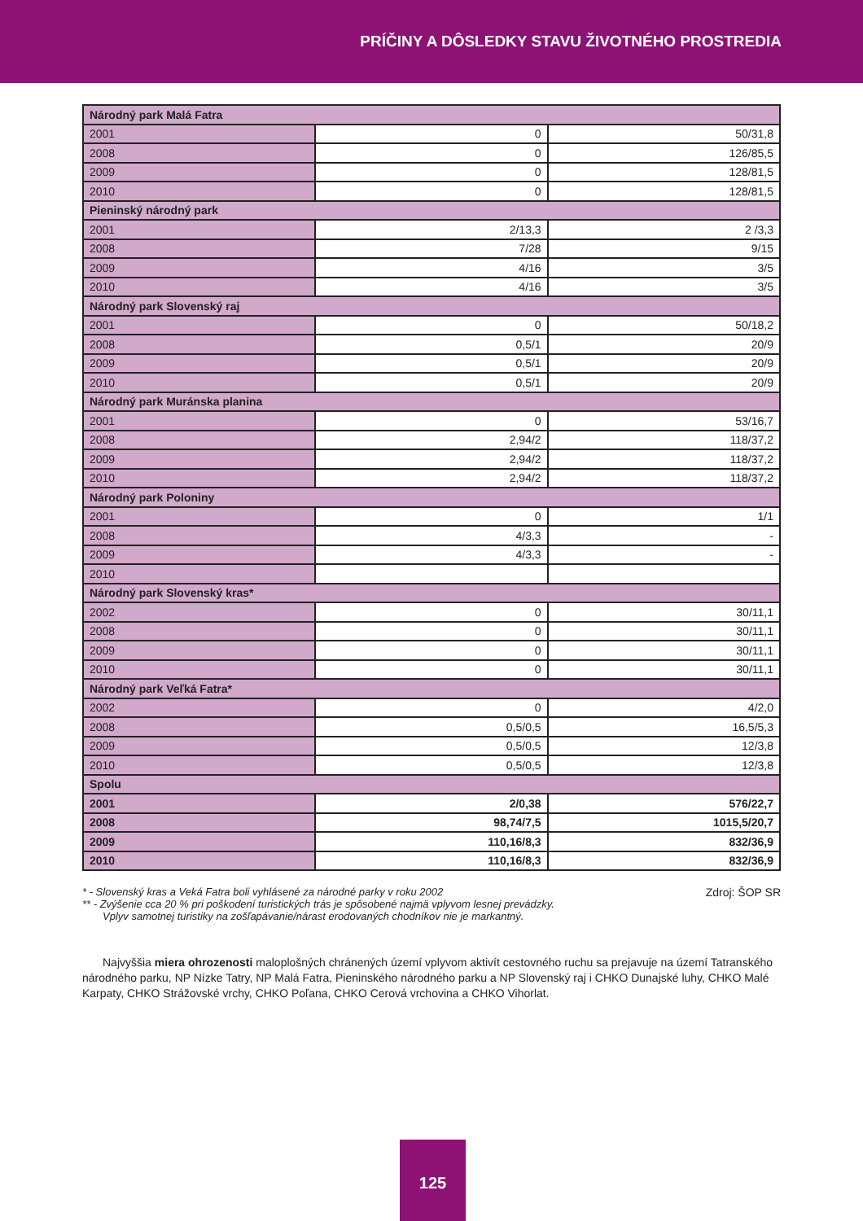PRÍČINY A DÔSLEDKY STAVU ŽIVOTNÉHO PROSTREDIA
| Národný park Malá Fatra | | |
| 2001 | 0 | 50/31,8 |
| 2008 | 0 | 126/85,5 |
| 2009 | 0 | 128/81,5 |
| 2010 | 0 | 128/81,5 |
| Pieninský národný park | | |
| 2001 | 2/13,3 | 2 /3,3 |
| 2008 | 7/28 | 9/15 |
| 2009 | 4/16 | 3/5 |
| 2010 | 4/16 | 3/5 |
| Národný park Slovenský raj | | |
| 2001 | 0 | 50/18,2 |
| 2008 | 0,5/1 | 20/9 |
| 2009 | 0,5/1 | 20/9 |
| 2010 | 0,5/1 | 20/9 |
| Národný park Muránska planina | | |
| 2001 | 0 | 53/16,7 |
| 2008 | 2,94/2 | 118/37,2 |
| 2009 | 2,94/2 | 118/37,2 |
| 2010 | 2,94/2 | 118/37,2 |
| Národný park Poloniny | | |
| 2001 | 0 | 1/1 |
| 2008 | 4/3,3 | - |
| 2009 | 4/3,3 | - |
| 2010 | | |
| Národný park Slovenský kras* | | |
| 2002 | 0 | 30/11,1 |
| 2008 | 0 | 30/11,1 |
| 2009 | 0 | 30/11,1 |
| 2010 | 0 | 30/11,1 |
| Národný park Veľká Fatra* | | |
| 2002 | 0 | 4/2,0 |
| 2008 | 0,5/0,5 | 16,5/5,3 |
| 2009 | 0,5/0,5 | 12/3,8 |
| 2010 | 0,5/0,5 | 12/3,8 |
| Spolu | | |
| 2001 | 2/0,38 | 576/22,7 |
| 2008 | 98,74/7,5 | 1015,5/20,7 |
| 2009 | 110,16/8,3 | 832/36,9 |
| 2010 | 110,16/8,3 | 832/36,9 |
Zdroj: ŠOP SR
* - Slovenský kras a Veká Fatra boli vyhlásené za národné parky v roku 2002
** - Zvýšenie cca 20 % pri poškodení turistických trás je spôsobené najmä vplyvom lesnej prevádzky.
Vplyv samotnej turistiky na zošľapávanie/nárast erodovaných chodníkov nie je markantný.
Najvyššia miera ohrozenosti maloplošných chránených území vplyvom aktivít cestovného ruchu sa prejavuje na území Tatranského národného parku, NP Nízke Tatry, NP Malá Fatra, Pieninského národného parku a NP Slovenský raj i CHKO Dunajské luhy, CHKO Malé Karpaty, CHKO Strážovské vrchy, CHKO Poľana, CHKO Cerová vrchovina a CHKO Vihorlat.
125